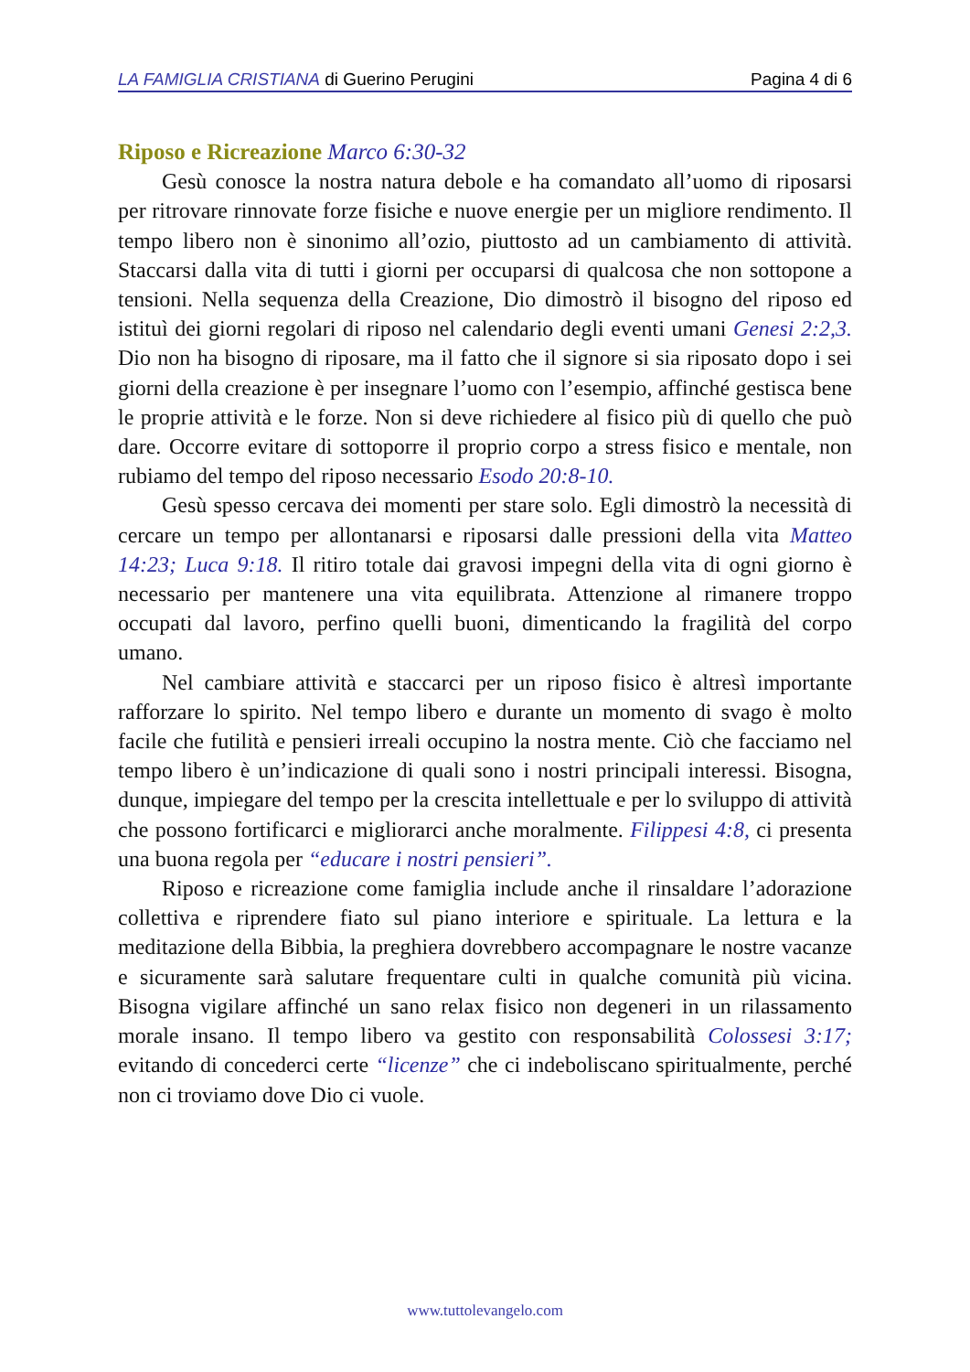LA FAMIGLIA CRISTIANA di Guerino Perugini Pagina 4 di 6
Riposo e Ricreazione Marco 6:30-32
Gesù conosce la nostra natura debole e ha comandato all’uomo di riposarsi per ritrovare rinnovate forze fisiche e nuove energie per un migliore rendimento. Il tempo libero non è sinonimo all’ozio, piuttosto ad un cambiamento di attività. Staccarsi dalla vita di tutti i giorni per occuparsi di qualcosa che non sottopone a tensioni. Nella sequenza della Creazione, Dio dimostrò il bisogno del riposo ed istituì dei giorni regolari di riposo nel calendario degli eventi umani Genesi 2:2,3. Dio non ha bisogno di riposare, ma il fatto che il signore si sia riposato dopo i sei giorni della creazione è per insegnare l’uomo con l’esempio, affinché gestisca bene le proprie attività e le forze. Non si deve richiedere al fisico più di quello che può dare. Occorre evitare di sottoporre il proprio corpo a stress fisico e mentale, non rubiamo del tempo del riposo necessario Esodo 20:8-10.
Gesù spesso cercava dei momenti per stare solo. Egli dimostrò la necessità di cercare un tempo per allontanarsi e riposarsi dalle pressioni della vita Matteo 14:23; Luca 9:18. Il ritiro totale dai gravosi impegni della vita di ogni giorno è necessario per mantenere una vita equilibrata. Attenzione al rimanere troppo occupati dal lavoro, perfino quelli buoni, dimenticando la fragilità del corpo umano.
Nel cambiare attività e staccarci per un riposo fisico è altresì importante rafforzare lo spirito. Nel tempo libero e durante un momento di svago è molto facile che futilità e pensieri irreali occupino la nostra mente. Ciò che facciamo nel tempo libero è un’indicazione di quali sono i nostri principali interessi. Bisogna, dunque, impiegare del tempo per la crescita intellettuale e per lo sviluppo di attività che possono fortificarci e migliorarci anche moralmente. Filippesi 4:8, ci presenta una buona regola per “educare i nostri pensieri”.
Riposo e ricreazione come famiglia include anche il rinsaldare l’adorazione collettiva e riprendere fiato sul piano interiore e spirituale. La lettura e la meditazione della Bibbia, la preghiera dovrebbero accompagnare le nostre vacanze e sicuramente sarà salutare frequentare culti in qualche comunità più vicina. Bisogna vigilare affinché un sano relax fisico non degeneri in un rilassamento morale insano. Il tempo libero va gestito con responsabilità Colossesi 3:17; evitando di concederci certe “licenze” che ci indeboliscano spiritualmente, perché non ci troviamo dove Dio ci vuole.
www.tuttolevangelo.com